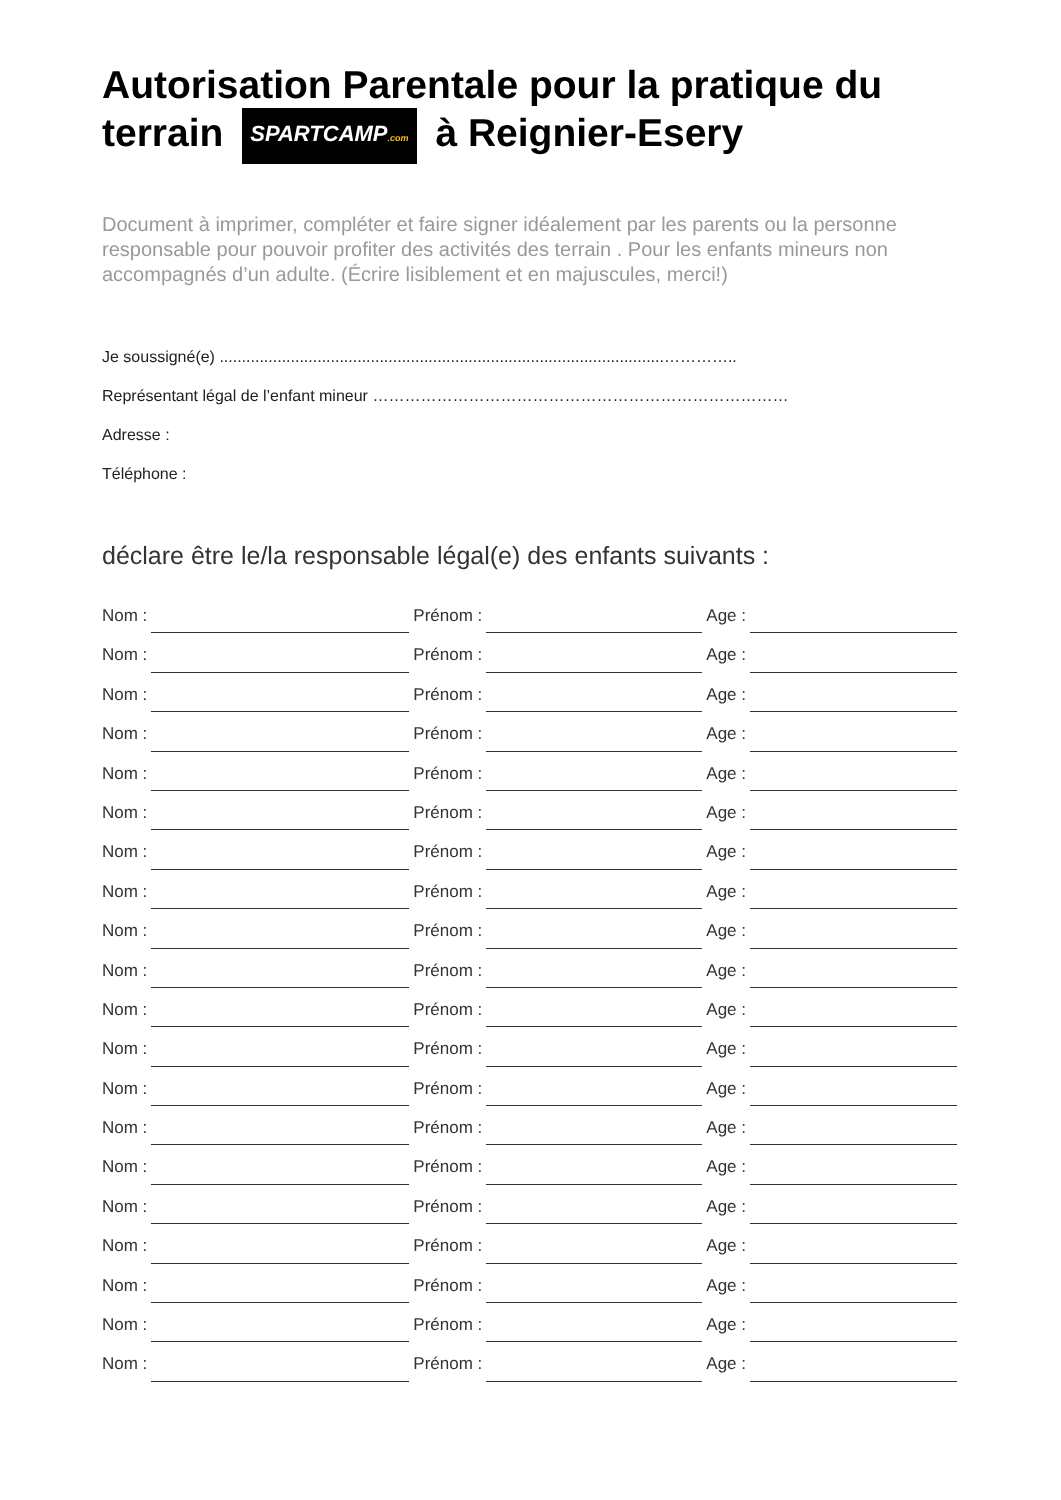Autorisation Parentale pour la pratique du terrain SPARTCAMP.com à Reignier-Esery
Document à imprimer, compléter et faire signer idéalement par les parents ou la personne responsable pour pouvoir profiter des activités des terrain . Pour les enfants mineurs non accompagnés d’un adulte. (Écrire lisiblement et en majuscules, merci!)
Je soussigné(e) ....................................................................................................…………..
Représentant légal de l’enfant mineur ……………………………………………………………………
Adresse :
Téléphone :
déclare être le/la responsable légal(e) des enfants suivants :
Nom : Prénom : Age :
Nom : Prénom : Age :
Nom : Prénom : Age :
Nom : Prénom : Age :
Nom : Prénom : Age :
Nom : Prénom : Age :
Nom : Prénom : Age :
Nom : Prénom : Age :
Nom : Prénom : Age :
Nom : Prénom : Age :
Nom : Prénom : Age :
Nom : Prénom : Age :
Nom : Prénom : Age :
Nom : Prénom : Age :
Nom : Prénom : Age :
Nom : Prénom : Age :
Nom : Prénom : Age :
Nom : Prénom : Age :
Nom : Prénom : Age :
Nom : Prénom : Age :